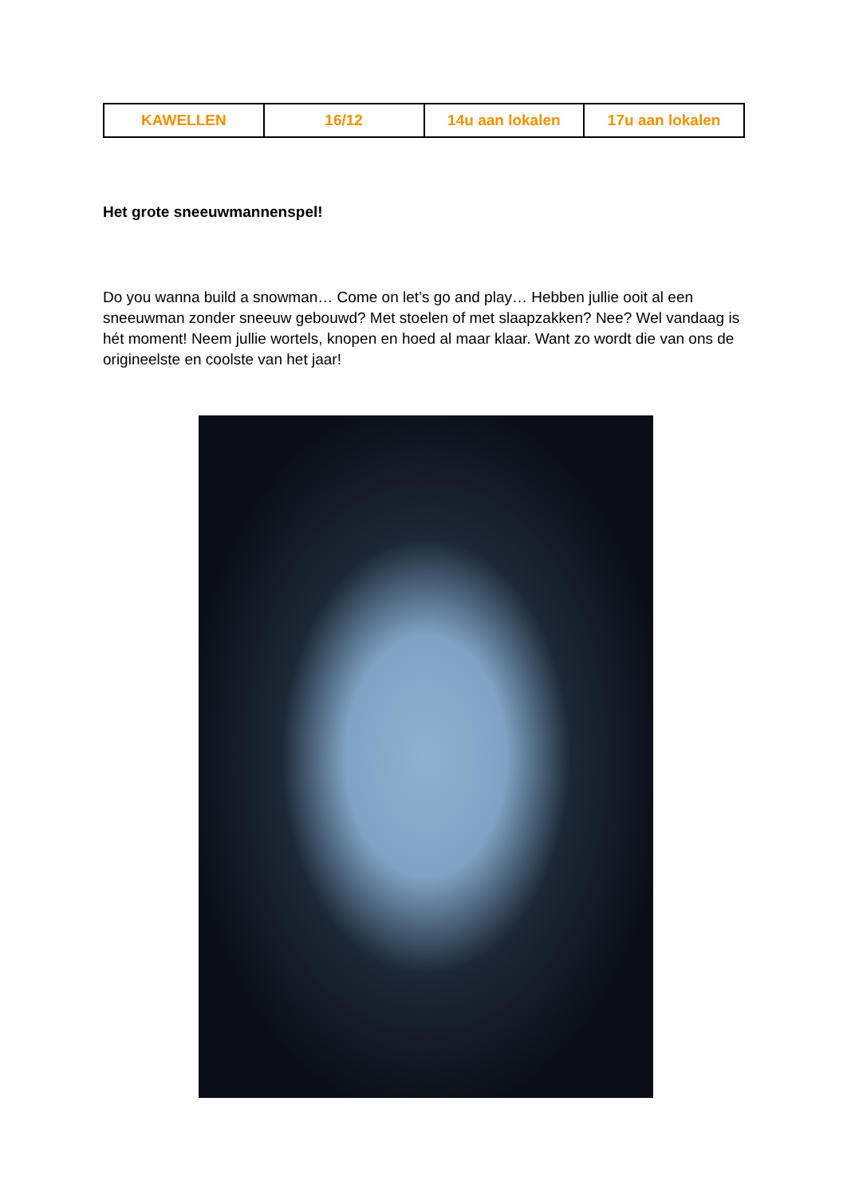| KAWELLEN | 16/12 | 14u aan lokalen | 17u aan lokalen |
Het grote sneeuwmannenspel!
Do you wanna build a snowman… Come on let’s go and play… Hebben jullie ooit al een sneeuwman zonder sneeuw gebouwd? Met stoelen of met slaapzakken? Nee? Wel vandaag is hét moment! Neem jullie wortels, knopen en hoed al maar klaar. Want zo wordt die van ons de origineelste en coolste van het jaar!